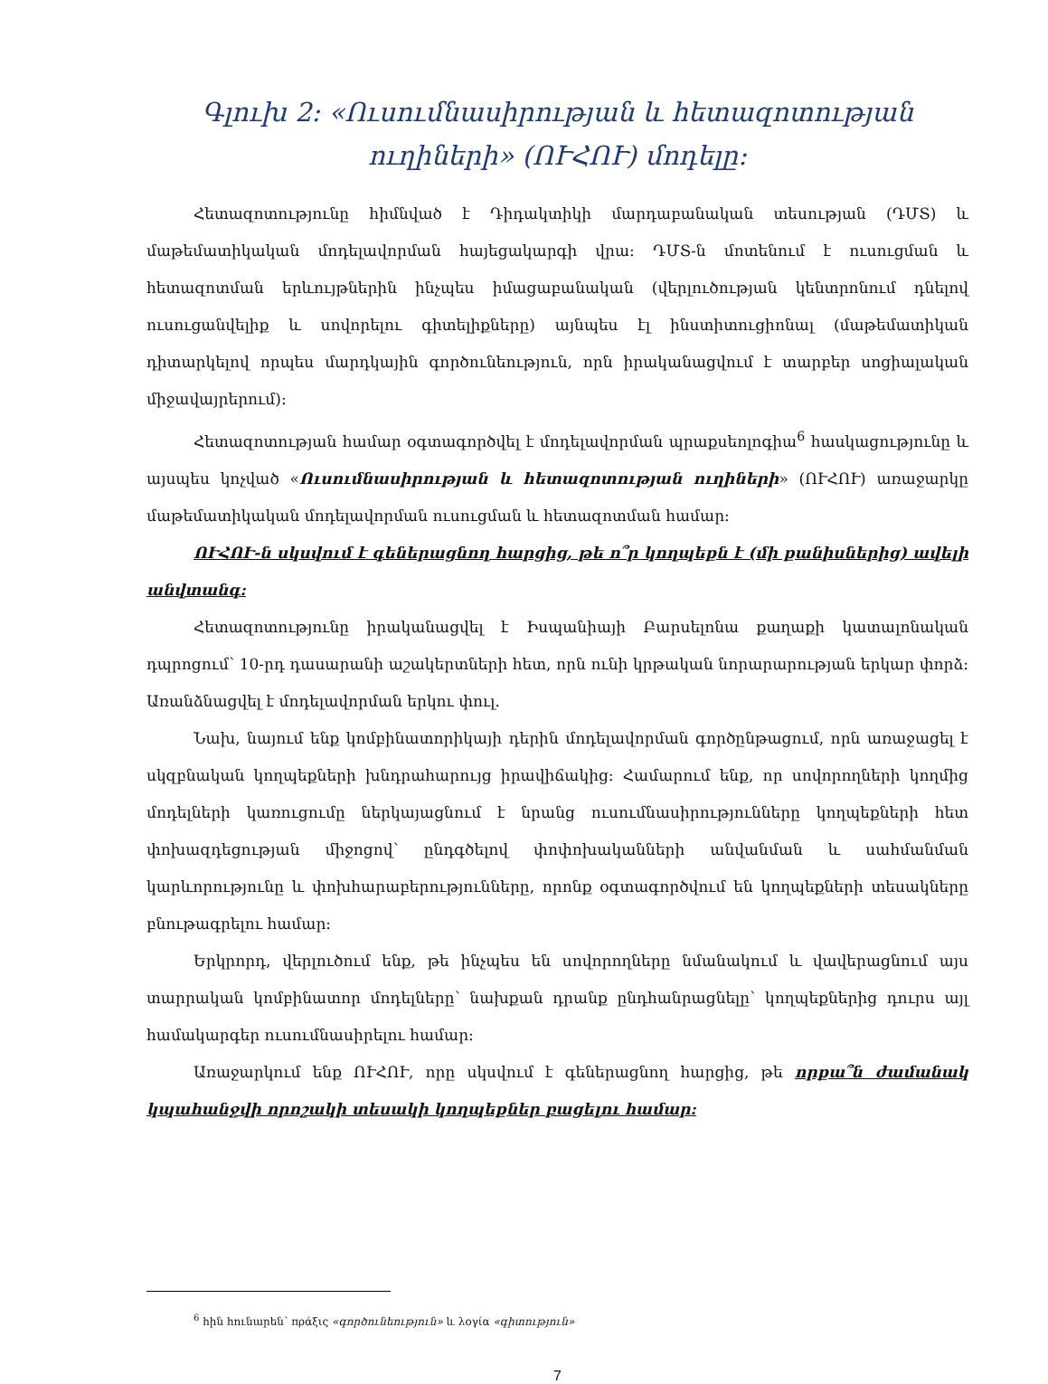Գլուխ 2: «Ուսումնասիրության և հետազոտության ուղիների» (ՈՒՀՈՒ) մոդելը:
Հետազոտությունը հիմնված է Դիդակտիկի մարդաբանական տեսության (ԴՄՏ) և մաթեմատիկական մոդելավորման հայեցակարգի վրա: ԴՄՏ-ն մոտենում է ուսուցման և հետազոտման երևույթներին ինչպես իմացաբանական (վերլուծության կենտրոնում դնելով ուսուցանվելիք և սովորելու գիտելիքները) այնպես էլ ինստիտուցիոնալ (մաթեմատիկան դիտարկելով որպես մարդկային գործունեություն, որն իրականացվում է տարբեր սոցիալական միջավայրերում):
Հետազոտության համար օգտագործվել է մոդելավորման պրաքսեոլոգիա<sup>6</sup> հասկացությունը և այսպես կոչված «Ուսումնասիրության և հետազոտության ուղիների» (ՈՒՀՈՒ) առաջարկը մաթեմատիկական մոդելավորման ուսուցման և հետազոտման համար:
ՈՒՀՈՒ-ն սկսվում է գեներացնող հարցից, թե ո՞ր կողպեքն է (մի քանիսներից) ավելի անվտանգ:
Հետազոտությունը իրականացվել է Իսպանիայի Բարսելոնա քաղաքի կատալոնական դպրոցում՝ 10-րդ դասարանի աշակերտների հետ, որն ունի կրթական նորարարության երկար փորձ: Առանձնացվել է մոդելավորման երկու փուլ.
Նախ, նայում ենք կոմբինատորիկայի դերին մոդելավորման գործընթացում, որն առաջացել է սկզբնական կողպեքների խնդրահարույց իրավիճակից: Համարում ենք, որ սովորողների կողմից մոդելների կառուցումը ներկայացնում է նրանց ուսումնասիրությունները կողպեքների հետ փոխազդեցության միջոցով՝ ընդգծելով փոփոխականների անվանման և սահմանման կարևորությունը և փոխհարաբերությունները, որոնք օգտագործվում են կողպեքների տեսակները բնութագրելու համար:
Երկրորդ, վերլուծում ենք, թե ինչպես են սովորողները նմանակում և վավերացնում այս տարրական կոմբինատոր մոդելները՝ նախքան դրանք ընդհանրացնելը՝ կողպեքներից դուրս այլ համակարգեր ուսումնասիրելու համար:
Առաջարկում ենք ՈՒՀՈՒ, որը սկսվում է գեներացնող հարցից, թե որքա՞ն ժամանակ կպահանջվի որոշակի տեսակի կողպեքներ բացելու համար:
<sup>6</sup> հին հունարեն՝ πράξις «գործունեություն» և λογία «գիտություն»
7